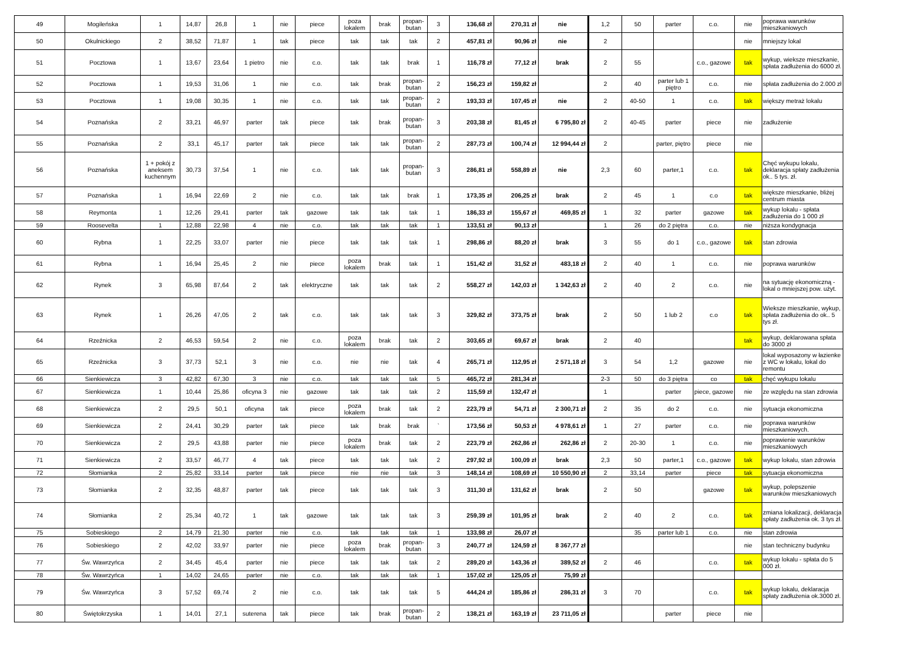| 49 | Mogileńska | 1 | 14,87 | 26,8 | 1 | nie | piece | poza lokalem | brak | propan-butan | 3 | 136,68 zł | 270,31 zł | nie | 1,2 | 50 | parter | c.o. | nie | poprawa warunków mieszkaniowych |
| 50 | Okulnickiego | 2 | 38,52 | 71,87 | 1 | tak | piece | tak | tak | tak | 2 | 457,81 zł | 90,96 zł | nie | 2 | | | | nie | mniejszy lokal |
| 51 | Pocztowa | 1 | 13,67 | 23,64 | 1 pietro | nie | c.o. | tak | tak | brak | 1 | 116,78 zł | 77,12 zł | brak | 2 | 55 | | c.o., gazowe | tak | wykup, wieksze mieszkanie, spłata zadłużenia do 6000 zł. |
| 52 | Pocztowa | 1 | 19,53 | 31,06 | 1 | nie | c.o. | tak | brak | propan-butan | 2 | 156,23 zł | 159,82 zł | | 2 | 40 | parter lub 1 piętro | c.o. | nie | spłata zadłużenia do 2.000 zł |
| 53 | Pocztowa | 1 | 19,08 | 30,35 | 1 | nie | c.o. | tak | tak | propan-butan | 2 | 193,33 zł | 107,45 zł | nie | 2 | 40-50 | 1 | c.o. | tak | większy metraż lokalu |
| 54 | Poznańska | 2 | 33,21 | 46,97 | parter | tak | piece | tak | brak | propan-butan | 3 | 203,38 zł | 81,45 zł | 6 795,80 zł | 2 | 40-45 | parter | piece | nie | zadłużenie |
| 55 | Poznańska | 2 | 33,1 | 45,17 | parter | tak | piece | tak | tak | propan-butan | 2 | 287,73 zł | 100,74 zł | 12 994,44 zł | 2 | | parter, piętro | piece | nie | |
| 56 | Poznańska | 1 + pokój z aneksem kuchennym | 30,73 | 37,54 | 1 | nie | c.o. | tak | tak | propan-butan | 3 | 286,81 zł | 558,89 zł | nie | 2,3 | 60 | parter,1 | c.o. | tak | Chęć wykupu lokalu, deklaracja spłaty zadłużenia ok.. 5 tys. zł. |
| 57 | Poznańska | 1 | 16,94 | 22,69 | 2 | nie | c.o. | tak | tak | brak | 1 | 173,35 zł | 206,25 zł | brak | 2 | 45 | 1 | c.o | tak | większe mieszkanie, bliżej centrum miasta |
| 58 | Reymonta | 1 | 12,26 | 29,41 | parter | tak | gazowe | tak | tak | tak | 1 | 186,33 zł | 155,67 zł | 469,85 zł | 1 | 32 | parter | gazowe | tak | wykup lokalu - spłata zadłużenia do 1 000 zł |
| 59 | Roosevelta | 1 | 12,88 | 22,98 | 4 | nie | c.o. | tak | tak | tak | 1 | 133,51 zł | 90,13 zł | | 1 | 26 | do 2 piętra | c.o. | nie | niższa kondygnacja |
| 60 | Rybna | 1 | 22,25 | 33,07 | parter | nie | piece | tak | tak | tak | 1 | 298,86 zł | 88,20 zł | brak | 3 | 55 | do 1 | c.o., gazowe | tak | stan zdrowia |
| 61 | Rybna | 1 | 16,94 | 25,45 | 2 | nie | piece | poza lokalem | brak | tak | 1 | 151,42 zł | 31,52 zł | 483,18 zł | 2 | 40 | 1 | c.o. | nie | poprawa warunków |
| 62 | Rynek | 3 | 65,98 | 87,64 | 2 | tak | elektryczne | tak | tak | tak | 2 | 558,27 zł | 142,03 zł | 1 342,63 zł | 2 | 40 | 2 | c.o. | nie | na sytuację ekonomiczną - lokal o mniejszej pow. użyt. |
| 63 | Rynek | 1 | 26,26 | 47,05 | 2 | tak | c.o. | tak | tak | tak | 3 | 329,82 zł | 373,75 zł | brak | 2 | 50 | 1 lub 2 | c.o | tak | Wieksze mieszkanie, wykup, spłata zadłużenia do ok.. 5 tys zł. |
| 64 | Rzeźnicka | 2 | 46,53 | 59,54 | 2 | nie | c.o. | poza lokalem | brak | tak | 2 | 303,65 zł | 69,67 zł | brak | 2 | 40 | | | tak | wykup, deklarowana spłata do 3000 zł |
| 65 | Rzeźnicka | 3 | 37,73 | 52,1 | 3 | nie | c.o. | nie | nie | tak | 4 | 265,71 zł | 112,95 zł | 2 571,18 zł | 3 | 54 | 1,2 | gazowe | nie | lokal wyposazony w łazienke z WC w lokalu, lokal do remontu |
| 66 | Sienkiewicza | 3 | 42,82 | 67,30 | 3 | nie | c.o. | tak | tak | tak | 5 | 465,72 zł | 281,34 zł | | 2-3 | 50 | do 3 piętra | co | tak | chęć wykupu lokalu |
| 67 | Sienkiewicza | 1 | 10,44 | 25,86 | oficyna 3 | nie | gazowe | tak | tak | tak | 2 | 115,59 zł | 132,47 zł | | 1 | | parter | piece, gazowe | nie | ze względu na stan zdrowia |
| 68 | Sienkiewicza | 2 | 29,5 | 50,1 | oficyna | tak | piece | poza lokalem | brak | tak | 2 | 223,79 zł | 54,71 zł | 2 300,71 zł | 2 | 35 | do 2 | c.o. | nie | sytuacja ekonomiczna |
| 69 | Sienkiewicza | 2 | 24,41 | 30,29 | parter | tak | piece | tak | brak | brak | ` | 173,56 zł | 50,53 zł | 4 978,61 zł | 1 | 27 | parter | c.o. | nie | poprawa warunków mieszkaniowych. |
| 70 | Sienkiewicza | 2 | 29,5 | 43,88 | parter | nie | piece | poza lokalem | brak | tak | 2 | 223,79 zł | 262,86 zł | 262,86 zł | 2 | 20-30 | 1 | c.o. | nie | poprawienie warunków mieszkaniowych |
| 71 | Sienkiewicza | 2 | 33,57 | 46,77 | 4 | tak | piece | tak | tak | tak | 2 | 297,92 zł | 100,09 zł | brak | 2,3 | 50 | parter,1 | c.o., gazowe | tak | wykup lokalu, stan zdrowia |
| 72 | Słomianka | 2 | 25,82 | 33,14 | parter | tak | piece | nie | nie | tak | 3 | 148,14 zł | 108,69 zł | 10 550,90 zł | 2 | 33,14 | parter | piece | tak | sytuacja ekonomiczna |
| 73 | Słomianka | 2 | 32,35 | 48,87 | parter | tak | piece | tak | tak | tak | 3 | 311,30 zł | 131,62 zł | brak | 2 | 50 | | gazowe | tak | wykup, polepszenie warunków mieszkaniowych |
| 74 | Słomianka | 2 | 25,34 | 40,72 | 1 | tak | gazowe | tak | tak | tak | 3 | 259,39 zł | 101,95 zł | brak | 2 | 40 | 2 | c.o. | tak | zmiana lokalizacji, deklaracja spłaty zadłużenia ok. 3 tys zł. |
| 75 | Sobieskiego | 2 | 14,79 | 21,30 | parter | nie | c.o. | tak | tak | tak | 1 | 133,98 zł | 26,07 zł | | | 35 | parter lub 1 | c.o. | nie | stan zdrowia |
| 76 | Sobieskiego | 2 | 42,02 | 33,97 | parter | nie | piece | poza lokalem | brak | propan-butan | 3 | 240,77 zł | 124,59 zł | 8 367,77 zł | | | | | nie | stan techniczny budynku |
| 77 | Św. Wawrzyńca | 2 | 34,45 | 45,4 | parter | nie | piece | tak | tak | tak | 2 | 289,20 zł | 143,36 zł | 389,52 zł | 2 | 46 | | c.o. | tak | wykup lokalu - spłata do 5 000 zł. |
| 78 | Św. Wawrzyńca | 1 | 14,02 | 24,65 | parter | nie | c.o. | tak | tak | tak | 1 | 157,02 zł | 125,05 zł | 75,99 zł | | | | | | |
| 79 | Św. Wawrzyńca | 3 | 57,52 | 69,74 | 2 | nie | c.o. | tak | tak | tak | 5 | 444,24 zł | 185,86 zł | 286,31 zł | 3 | 70 | | c.o. | tak | wykup lokalu, deklaracja spłaty zadłużenia ok.3000 zł. |
| 80 | Świętokrzyska | 1 | 14,01 | 27,1 | suterena | tak | piece | tak | brak | propan-butan | 2 | 138,21 zł | 163,19 zł | 23 711,05 zł | | | parter | piece | nie | |